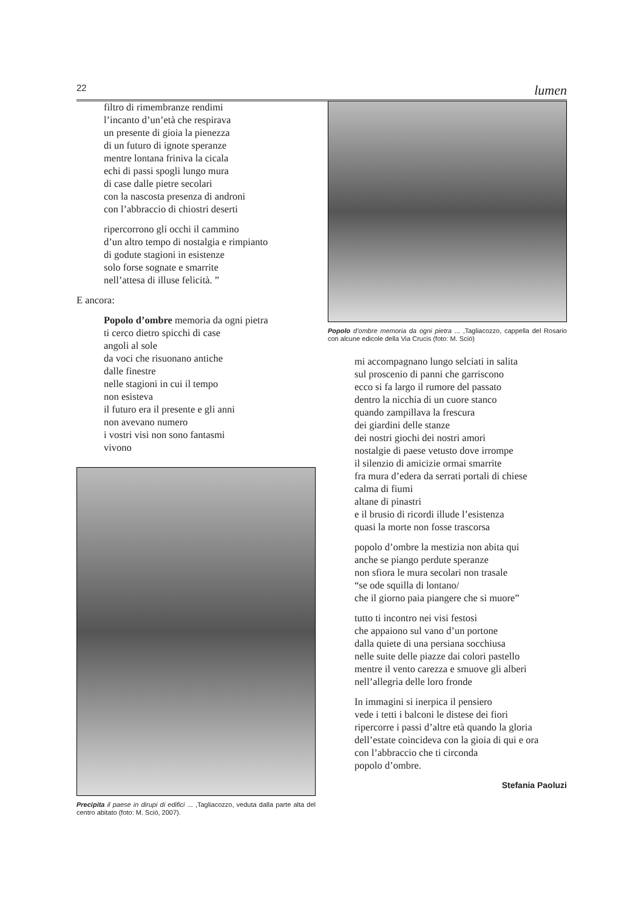22 lumen
filtro di rimembranze rendimi
l’incanto d’un’età che respirava
un presente di gioia la pienezza
di un futuro di ignote speranze
mentre lontana friniva la cicala
echi di passi spogli lungo mura
di case dalle pietre secolari
con la nascosta presenza di androni
con l’abbraccio di chiostri deserti
ripercorrono gli occhi il cammino
d’un altro tempo di nostalgia e rimpianto
di godute stagioni in esistenze
solo forse sognate e smarrite
nell’attesa di illuse felicità. ”
E ancora:
Popolo d’ombre memoria da ogni pietra
ti cerco dietro spicchi di case
angoli al sole
da voci che risuonano antiche
dalle finestre
nelle stagioni in cui il tempo
non esisteva
il futuro era il presente e gli anni
non avevano numero
i vostri visi non sono fantasmi
vivono
Precipita il paese in dirupi di edifici ... ,Tagliacozzo, veduta dalla parte alta del centro abitato (foto: M. Sciò, 2007).
Popolo d’ombre memoria da ogni pietra ... ,Tagliacozzo, cappella del Rosario con alcune edicole della Via Crucis (foto: M. Sciò)
mi accompagnano lungo selciati in salita
sul proscenio di panni che garriscono
ecco si fa largo il rumore del passato
dentro la nicchia di un cuore stanco
quando zampillava la frescura
dei giardini delle stanze
dei nostri giochi dei nostri amori
nostalgie di paese vetusto dove irrompe
il silenzio di amicizie ormai smarrite
fra mura d’edera da serrati portali di chiese
calma di fiumi
altane di pinastri
e il brusio di ricordi illude l’esistenza
quasi la morte non fosse trascorsa
popolo d’ombre la mestizia non abita qui
anche se piango perdute speranze
non sfiora le mura secolari non trasale
“se ode squilla di lontano/
che il giorno paia piangere che si muore”
tutto ti incontro nei visi festosi
che appaiono sul vano d’un portone
dalla quiete di una persiana socchiusa
nelle suite delle piazze dai colori pastello
mentre il vento carezza e smuove gli alberi
nell’allegria delle loro fronde
In immagini si inerpica il pensiero
vede i tetti i balconi le distese dei fiori
ripercorre i passi d’altre età quando la gloria
dell’estate coincideva con la gioia di qui e ora
con l’abbraccio che ti circonda
popolo d’ombre.
Stefania Paoluzi